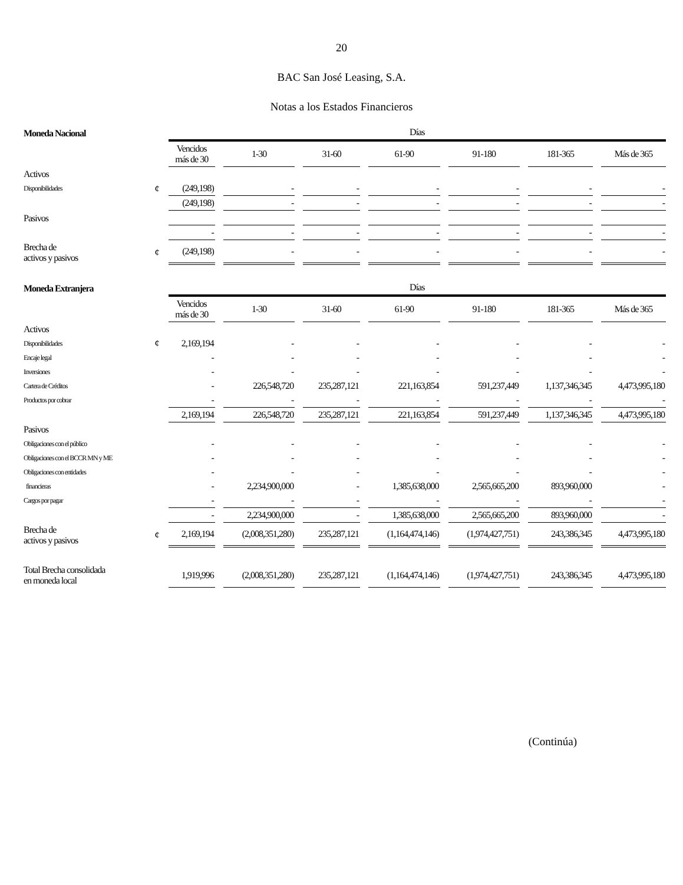20
BAC San José Leasing, S.A.
Notas a los Estados Financieros
| Moneda Nacional | | Días | | | | | | |
| | | Vencidos más de 30 | 1-30 | 31-60 | 61-90 | 91-180 | 181-365 | Más de 365 |
| Activos | | | | | | | | |
| Disponibilidades | ¢ | (249,198) | - | - | - | - | - | - |
| | | (249,198) | - | - | - | - | - | - |
| Pasivos | | | | | | | | |
| | | - | - | - | - | - | - | - |
| Brecha de activos y pasivos | ¢ | (249,198) | - | - | - | - | - | - |
| Moneda Extranjera | | Días | | | | | | |
| | | Vencidos más de 30 | 1-30 | 31-60 | 61-90 | 91-180 | 181-365 | Más de 365 |
| Activos | | | | | | | | |
| Disponibilidades | ¢ | 2,169,194 | - | - | - | - | - | - |
| Encaje legal | | - | - | - | - | - | - | - |
| Inversiones | | - | - | - | - | - | - | - |
| Cartera de Créditos | | - | 226,548,720 | 235,287,121 | 221,163,854 | 591,237,449 | 1,137,346,345 | 4,473,995,180 |
| Productos por cobrar | | - | - | - | - | - | - | - |
| | | 2,169,194 | 226,548,720 | 235,287,121 | 221,163,854 | 591,237,449 | 1,137,346,345 | 4,473,995,180 |
| Pasivos | | | | | | | | |
| Obligaciones con el público | | - | - | - | - | - | - | - |
| Obligaciones con el BCCR MN y ME | | - | - | - | - | - | - | - |
| Obligaciones con entidades | | - | - | - | - | - | - | - |
| financieras | | - | 2,234,900,000 | - | 1,385,638,000 | 2,565,665,200 | 893,960,000 | - |
| Cargos por pagar | | - | - | - | - | - | - | - |
| | | - | 2,234,900,000 | - | 1,385,638,000 | 2,565,665,200 | 893,960,000 | - |
| Brecha de activos y pasivos | ¢ | 2,169,194 | (2,008,351,280) | 235,287,121 | (1,164,474,146) | (1,974,427,751) | 243,386,345 | 4,473,995,180 |
| Total Brecha consolidada en moneda local | | 1,919,996 | (2,008,351,280) | 235,287,121 | (1,164,474,146) | (1,974,427,751) | 243,386,345 | 4,473,995,180 |
(Continúa)